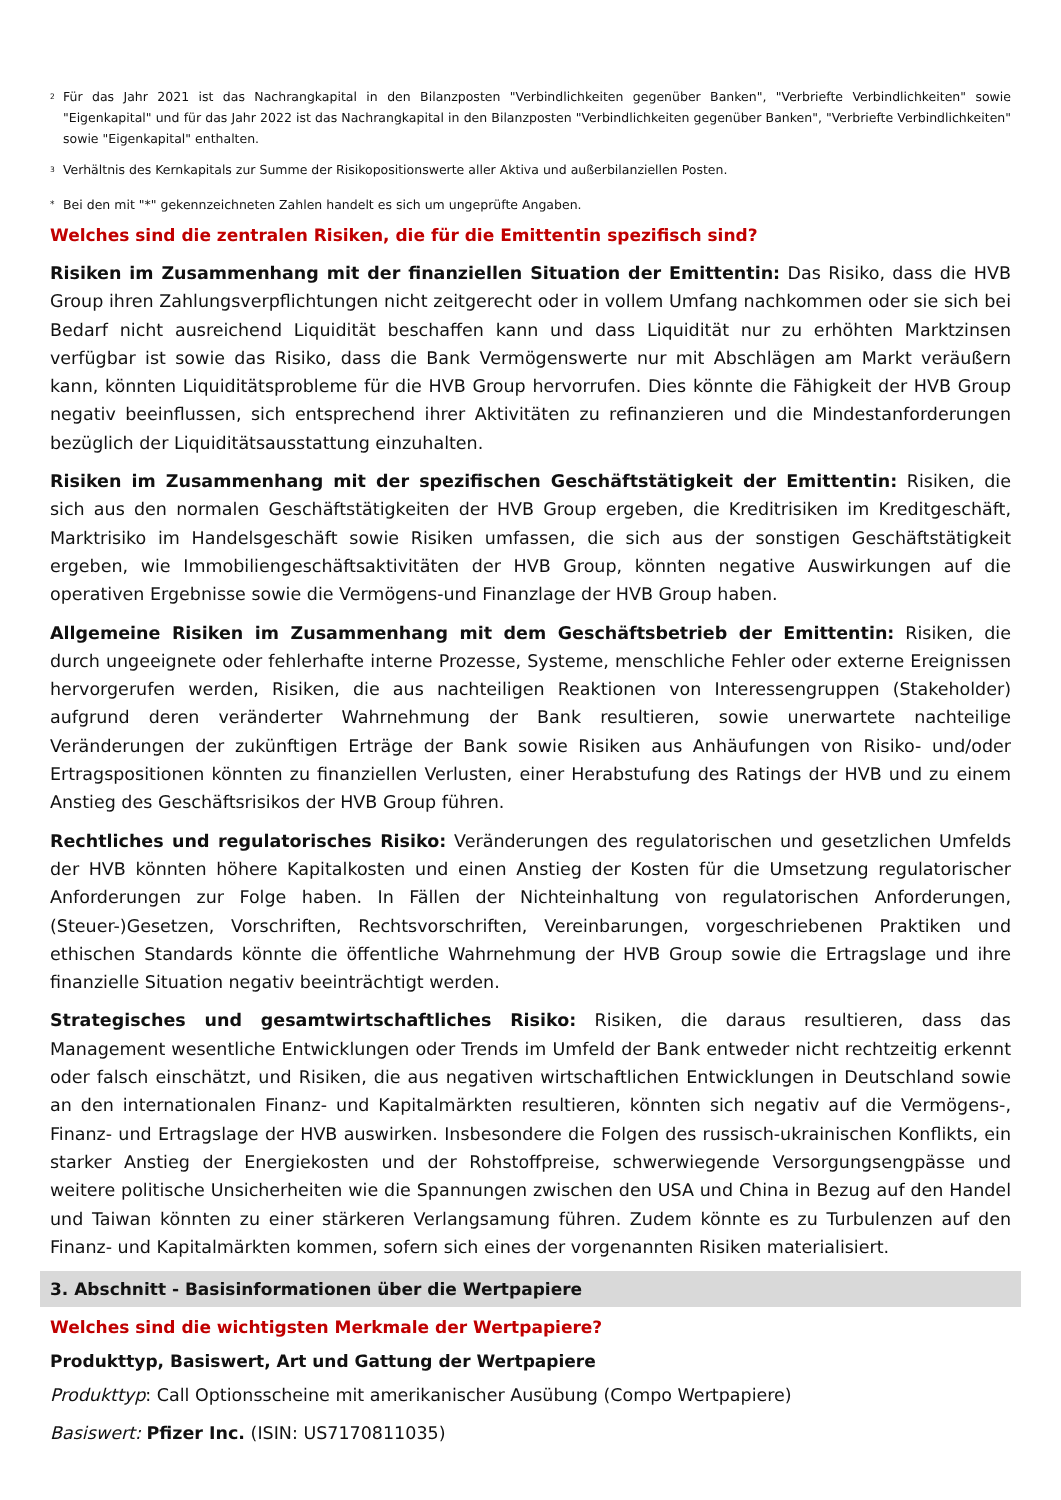<sup>2</sup> Für das Jahr 2021 ist das Nachrangkapital in den Bilanzposten "Verbindlichkeiten gegenüber Banken", "Verbriefte Verbindlichkeiten" sowie "Eigenkapital" und für das Jahr 2022 ist das Nachrangkapital in den Bilanzposten "Verbindlichkeiten gegenüber Banken", "Verbriefte Verbindlichkeiten" sowie "Eigenkapital" enthalten.
<sup>3</sup> Verhältnis des Kernkapitals zur Summe der Risikopositionswerte aller Aktiva und außerbilanziellen Posten.
* Bei den mit "*" gekennzeichneten Zahlen handelt es sich um ungeprüfte Angaben.
Welches sind die zentralen Risiken, die für die Emittentin spezifisch sind?
Risiken im Zusammenhang mit der finanziellen Situation der Emittentin: Das Risiko, dass die HVB Group ihren Zahlungsverpflichtungen nicht zeitgerecht oder in vollem Umfang nachkommen oder sie sich bei Bedarf nicht ausreichend Liquidität beschaffen kann und dass Liquidität nur zu erhöhten Marktzinsen verfügbar ist sowie das Risiko, dass die Bank Vermögenswerte nur mit Abschlägen am Markt veräußern kann, könnten Liquiditätsprobleme für die HVB Group hervorrufen. Dies könnte die Fähigkeit der HVB Group negativ beeinflussen, sich entsprechend ihrer Aktivitäten zu refinanzieren und die Mindestanforderungen bezüglich der Liquiditätsausstattung einzuhalten.
Risiken im Zusammenhang mit der spezifischen Geschäftstätigkeit der Emittentin: Risiken, die sich aus den normalen Geschäftstätigkeiten der HVB Group ergeben, die Kreditrisiken im Kreditgeschäft, Marktrisiko im Handelsgeschäft sowie Risiken umfassen, die sich aus der sonstigen Geschäftstätigkeit ergeben, wie Immobiliengeschäftsaktivitäten der HVB Group, könnten negative Auswirkungen auf die operativen Ergebnisse sowie die Vermögens-und Finanzlage der HVB Group haben.
Allgemeine Risiken im Zusammenhang mit dem Geschäftsbetrieb der Emittentin: Risiken, die durch ungeeignete oder fehlerhafte interne Prozesse, Systeme, menschliche Fehler oder externe Ereignissen hervorgerufen werden, Risiken, die aus nachteiligen Reaktionen von Interessengruppen (Stakeholder) aufgrund deren veränderter Wahrnehmung der Bank resultieren, sowie unerwartete nachteilige Veränderungen der zukünftigen Erträge der Bank sowie Risiken aus Anhäufungen von Risiko- und/oder Ertragspositionen könnten zu finanziellen Verlusten, einer Herabstufung des Ratings der HVB und zu einem Anstieg des Geschäftsrisikos der HVB Group führen.
Rechtliches und regulatorisches Risiko: Veränderungen des regulatorischen und gesetzlichen Umfelds der HVB könnten höhere Kapitalkosten und einen Anstieg der Kosten für die Umsetzung regulatorischer Anforderungen zur Folge haben. In Fällen der Nichteinhaltung von regulatorischen Anforderungen, (Steuer-)Gesetzen, Vorschriften, Rechtsvorschriften, Vereinbarungen, vorgeschriebenen Praktiken und ethischen Standards könnte die öffentliche Wahrnehmung der HVB Group sowie die Ertragslage und ihre finanzielle Situation negativ beeinträchtigt werden.
Strategisches und gesamtwirtschaftliches Risiko: Risiken, die daraus resultieren, dass das Management wesentliche Entwicklungen oder Trends im Umfeld der Bank entweder nicht rechtzeitig erkennt oder falsch einschätzt, und Risiken, die aus negativen wirtschaftlichen Entwicklungen in Deutschland sowie an den internationalen Finanz- und Kapitalmärkten resultieren, könnten sich negativ auf die Vermögens-, Finanz- und Ertragslage der HVB auswirken. Insbesondere die Folgen des russisch-ukrainischen Konflikts, ein starker Anstieg der Energiekosten und der Rohstoffpreise, schwerwiegende Versorgungsengpässe und weitere politische Unsicherheiten wie die Spannungen zwischen den USA und China in Bezug auf den Handel und Taiwan könnten zu einer stärkeren Verlangsamung führen. Zudem könnte es zu Turbulenzen auf den Finanz- und Kapitalmärkten kommen, sofern sich eines der vorgenannten Risiken materialisiert.
3. Abschnitt - Basisinformationen über die Wertpapiere
Welches sind die wichtigsten Merkmale der Wertpapiere?
Produkttyp, Basiswert, Art und Gattung der Wertpapiere
Produkttyp: Call Optionsscheine mit amerikanischer Ausübung (Compo Wertpapiere)
Basiswert: Pfizer Inc. (ISIN: US7170811035)